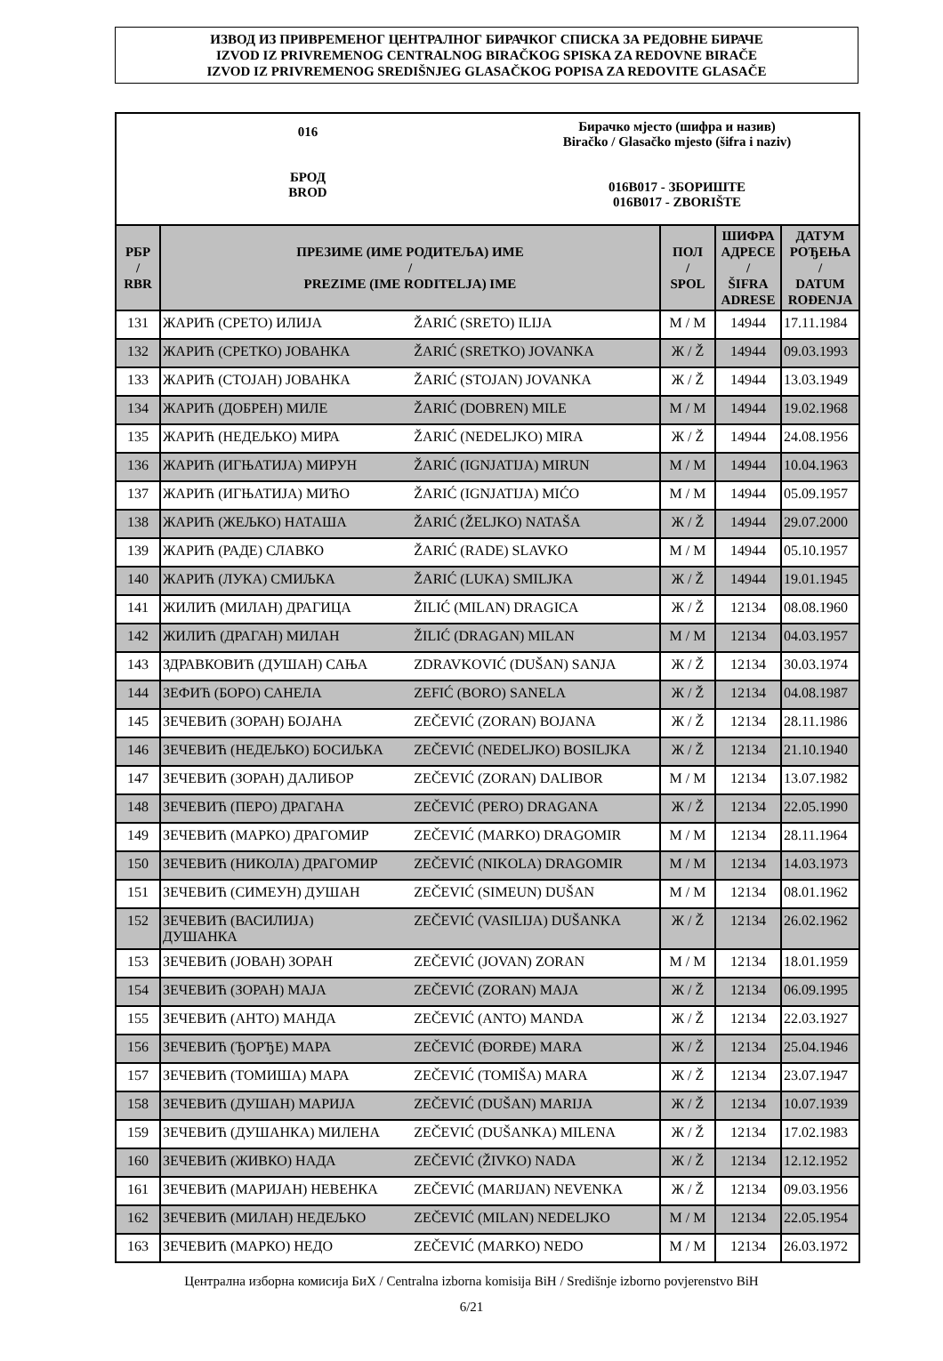ИЗВОД ИЗ ПРИВРЕМЕНОГ ЦЕНТРАЛНОГ БИРАЧКОГ СПИСКА ЗА РЕДОВНЕ БИРАЧЕ
IZVOD IZ PRIVREMENOG CENTRALNOG BIRAČKOG SPISKA ZA REDOVNE BIRAČE
IZVOD IZ PRIVREMENOG SREDIŠNJEG GLASAČKOG POPISA ZA REDOVITE GLASAČE
016
БРОД
BROD
Бирачко мјесто (шифра и назив)
Biračko / Glasačko mjesto (šifra i naziv)
016B017 - ЗБОРИШТЕ
016B017 - ZBORIŠTE
| РБР / RBR | ПРЕЗИМЕ (ИМЕ РОДИТЕЉА) ИМЕ / PREZIME (IME RODITELJA) IME | | ПОЛ / SPOL | ШИФРА АДРЕСЕ / ŠIFRA ADRESE | ДАТУМ РОЂЕЊА / DATUM ROĐENJA |
| --- | --- | --- | --- | --- | --- |
| 131 | ЖАРИЋ (СРЕТО) ИЛИЈА | ŽARIĆ (SRETO) ILIJA | М / M | 14944 | 17.11.1984 |
| 132 | ЖАРИЋ (СРЕТКО) ЈОВАНКА | ŽARIĆ (SRETKO) JOVANKA | Ж / Ž | 14944 | 09.03.1993 |
| 133 | ЖАРИЋ (СТОЈАН) ЈОВАНКА | ŽARIĆ (STOJAN) JOVANKA | Ж / Ž | 14944 | 13.03.1949 |
| 134 | ЖАРИЋ (ДОБРЕН) МИЛЕ | ŽARIĆ (DOBREN) MILE | М / M | 14944 | 19.02.1968 |
| 135 | ЖАРИЋ (НЕДЕЉКО) МИРА | ŽARIĆ (NEDELJKO) MIRA | Ж / Ž | 14944 | 24.08.1956 |
| 136 | ЖАРИЋ (ИГЊАТИЈА) МИРУН | ŽARIĆ (IGNJATIJA) MIRUN | М / M | 14944 | 10.04.1963 |
| 137 | ЖАРИЋ (ИГЊАТИЈА) МИЋО | ŽARIĆ (IGNJATIJA) MIĆO | М / M | 14944 | 05.09.1957 |
| 138 | ЖАРИЋ (ЖЕЉКО) НАТАША | ŽARIĆ (ŽELJKO) NATAŠA | Ж / Ž | 14944 | 29.07.2000 |
| 139 | ЖАРИЋ (РАДЕ) СЛАВКО | ŽARIĆ (RADE) SLAVKO | М / M | 14944 | 05.10.1957 |
| 140 | ЖАРИЋ (ЛУКА) СМИЉКА | ŽARIĆ (LUKA) SMILJKA | Ж / Ž | 14944 | 19.01.1945 |
| 141 | ЖИЛИЋ (МИЛАН) ДРАГИЦА | ŽILIĆ (MILAN) DRAGICA | Ж / Ž | 12134 | 08.08.1960 |
| 142 | ЖИЛИЋ (ДРАГАН) МИЛАН | ŽILIĆ (DRAGAN) MILAN | М / M | 12134 | 04.03.1957 |
| 143 | ЗДРАВКОВИЋ (ДУШАН) САЊА | ZDRAVKOVIĆ (DUŠAN) SANJA | Ж / Ž | 12134 | 30.03.1974 |
| 144 | ЗЕФИЋ (БОРО) САНЕЛА | ZEFIĆ (BORO) SANELA | Ж / Ž | 12134 | 04.08.1987 |
| 145 | ЗЕЧЕВИЋ (ЗОРАН) БОЈАНА | ZEČEVIĆ (ZORAN) BOJANA | Ж / Ž | 12134 | 28.11.1986 |
| 146 | ЗЕЧЕВИЋ (НЕДЕЉКО) БОСИЉКА | ZEČEVIĆ (NEDELJKO) BOSILJKA | Ж / Ž | 12134 | 21.10.1940 |
| 147 | ЗЕЧЕВИЋ (ЗОРАН) ДАЛИБОР | ZEČEVIĆ (ZORAN) DALIBOR | М / M | 12134 | 13.07.1982 |
| 148 | ЗЕЧЕВИЋ (ПЕРО) ДРАГАНА | ZEČEVIĆ (PERO) DRAGANA | Ж / Ž | 12134 | 22.05.1990 |
| 149 | ЗЕЧЕВИЋ (МАРКО) ДРАГОМИР | ZEČEVIĆ (MARKO) DRAGOMIR | М / M | 12134 | 28.11.1964 |
| 150 | ЗЕЧЕВИЋ (НИКОЛА) ДРАГОМИР | ZEČEVIĆ (NIKOLA) DRAGOMIR | М / M | 12134 | 14.03.1973 |
| 151 | ЗЕЧЕВИЋ (СИМЕУН) ДУШАН | ZEČEVIĆ (SIMEUN) DUŠAN | М / M | 12134 | 08.01.1962 |
| 152 | ЗЕЧЕВИЋ (ВАСИЛИЈА) ДУШАНКА | ZEČEVIĆ (VASILIJA) DUŠANKA | Ж / Ž | 12134 | 26.02.1962 |
| 153 | ЗЕЧЕВИЋ (ЈОВАН) ЗОРАН | ZEČEVIĆ (JOVAN) ZORAN | М / M | 12134 | 18.01.1959 |
| 154 | ЗЕЧЕВИЋ (ЗОРАН) МАЈА | ZEČEVIĆ (ZORAN) MAJA | Ж / Ž | 12134 | 06.09.1995 |
| 155 | ЗЕЧЕВИЋ (АНТО) МАНДА | ZEČEVIĆ (ANTO) MANDA | Ж / Ž | 12134 | 22.03.1927 |
| 156 | ЗЕЧЕВИЋ (ЂОРЂЕ) МАРА | ZEČEVIĆ (ĐORĐE) MARA | Ж / Ž | 12134 | 25.04.1946 |
| 157 | ЗЕЧЕВИЋ (ТОМИША) МАРА | ZEČEVIĆ (TOMIŠA) MARA | Ж / Ž | 12134 | 23.07.1947 |
| 158 | ЗЕЧЕВИЋ (ДУШАН) МАРИЈА | ZEČEVIĆ (DUŠAN) MARIJA | Ж / Ž | 12134 | 10.07.1939 |
| 159 | ЗЕЧЕВИЋ (ДУШАНКА) МИЛЕНА | ZEČEVIĆ (DUŠANKA) MILENA | Ж / Ž | 12134 | 17.02.1983 |
| 160 | ЗЕЧЕВИЋ (ЖИВКО) НАДА | ZEČEVIĆ (ŽIVKO) NADA | Ж / Ž | 12134 | 12.12.1952 |
| 161 | ЗЕЧЕВИЋ (МАРИЈАН) НЕВЕНКА | ZEČEVIĆ (MARIJAN) NEVENKA | Ж / Ž | 12134 | 09.03.1956 |
| 162 | ЗЕЧЕВИЋ (МИЛАН) НЕДЕЉКО | ZEČEVIĆ (MILAN) NEDELJKO | М / M | 12134 | 22.05.1954 |
| 163 | ЗЕЧЕВИЋ (МАРКО) НЕДО | ZEČEVIĆ (MARKO) NEDO | М / M | 12134 | 26.03.1972 |
Централна изборна комисија БиХ / Centralna izborna komisija BiH / Središnje izborno povjerenstvo BiH
6/21